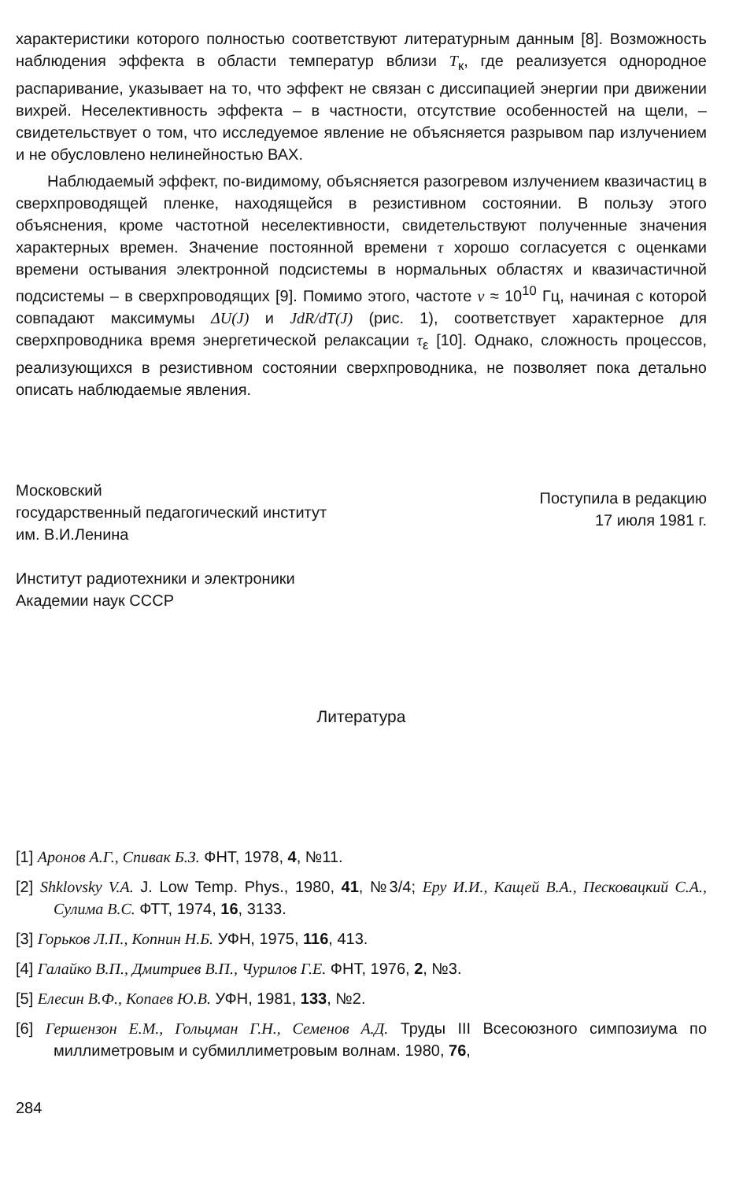характеристики которого полностью соответствуют литературным данным [8]. Возможность наблюдения эффекта в области температур вблизи T<sub>к</sub>, где реализуется однородное распаривание, указывает на то, что эффект не связан с диссипацией энергии при движении вихрей. Неселективность эффекта – в частности, отсутствие особенностей на щели, – свидетельствует о том, что исследуемое явление не объясняется разрывом пар излучением и не обусловлено нелинейностью ВАХ.
Наблюдаемый эффект, по-видимому, объясняется разогревом излучением квазичастиц в сверхпроводящей пленке, находящейся в резистивном состоянии. В пользу этого объяснения, кроме частотной неселективности, свидетельствуют полученные значения характерных времен. Значение постоянной времени τ хорошо согласуется с оценками времени остывания электронной подсистемы в нормальных областях и квазичастичной подсистемы – в сверхпроводящих [9]. Помимо этого, частоте ν ≈ 10<sup>10</sup> Гц, начиная с которой совпадают максимумы ΔU(J) и JdR/dT(J) (рис. 1), соответствует характерное для сверхпроводника время энергетической релаксации τ<sub>ε</sub> [10]. Однако, сложность процессов, реализующихся в резистивном состоянии сверхпроводника, не позволяет пока детально описать наблюдаемые явления.
Московский
государственный педагогический институт
им. В.И.Ленина
Институт радиотехники и электроники
Академии наук СССР
Поступила в редакцию
17 июля 1981 г.
Литература
[1] Аронов А.Г., Спивак Б.З. ФНТ, 1978, 4, №11.
[2] Shklovsky V.A. J. Low Temp. Phys., 1980, 41, №3/4; Еру И.И., Кащей В.А., Песковацкий С.А., Сулима В.С. ФТТ, 1974, 16, 3133.
[3] Горьков Л.П., Копнин Н.Б. УФН, 1975, 116, 413.
[4] Галайко В.П., Дмитриев В.П., Чурилов Г.Е. ФНТ, 1976, 2, №3.
[5] Елесин В.Ф., Копаев Ю.В. УФН, 1981, 133, №2.
[6] Гершензон Е.М., Гольцман Г.Н., Семенов А.Д. Труды III Всесоюзного симпозиума по миллиметровым и субмиллиметровым волнам. 1980, 76,
284